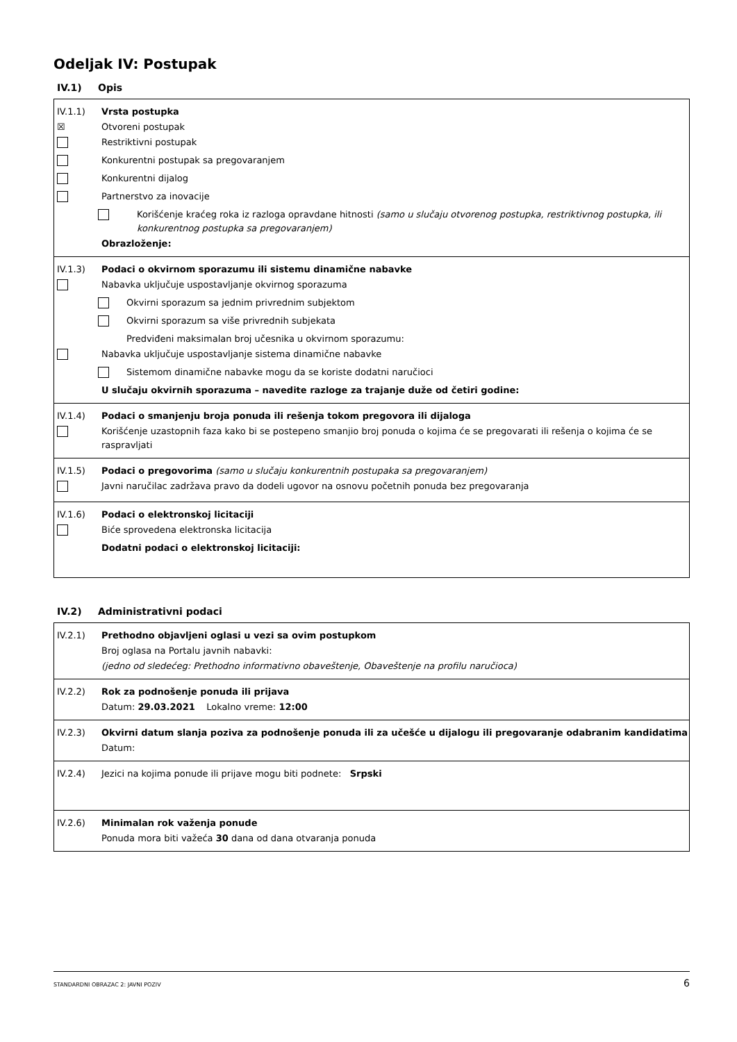Odeljak IV: Postupak
IV.1) Opis
IV.1.1) Vrsta postupka
☒
Otvoreni postupak
Restriktivni postupak
Konkurentni postupak sa pregovaranjem
Konkurentni dijalog
Partnerstvo za inovacije
Korišćenje kraćeg roka iz razloga opravdane hitnosti (samo u slučaju otvorenog postupka, restriktivnog postupka, ili konkurentnog postupka sa pregovaranjem)
Obrazloženje:
IV.1.3) Podaci o okvirnom sporazumu ili sistemu dinamične nabavke
Nabavka uključuje uspostavljanje okvirnog sporazuma
Okvirni sporazum sa jednim privrednim subjektom
Okvirni sporazum sa više privrednih subjekata
Predviđeni maksimalan broj učesnika u okvirnom sporazumu:
Nabavka uključuje uspostavljanje sistema dinamične nabavke
Sistemom dinamične nabavke mogu da se koriste dodatni naručioci
U slučaju okvirnih sporazuma – navedite razloge za trajanje duže od četiri godine:
IV.1.4) Podaci o smanjenju broja ponuda ili rešenja tokom pregovora ili dijaloga
Korišćenje uzastopnih faza kako bi se postepeno smanjio broj ponuda o kojima će se pregovarati ili rešenja o kojima će se raspravljati
IV.1.5) Podaci o pregovorima (samo u slučaju konkurentnih postupaka sa pregovaranjem)
Javni naručilac zadržava pravo da dodeli ugovor na osnovu početnih ponuda bez pregovaranja
IV.1.6) Podaci o elektronskoj licitaciji
Biće sprovedena elektronska licitacija
Dodatni podaci o elektronskoj licitaciji:
IV.2) Administrativni podaci
IV.2.1) Prethodno objavljeni oglasi u vezi sa ovim postupkom
Broj oglasa na Portalu javnih nabavki:
(jedno od sledećeg: Prethodno informativno obaveštenje, Obaveštenje na profilu naručioca)
IV.2.2) Rok za podnošenje ponuda ili prijava
Datum: 29.03.2021 Lokalno vreme: 12:00
IV.2.3) Okvirni datum slanja poziva za podnošenje ponuda ili za učešće u dijalogu ili pregovaranje odabranim kandidatima
Datum:
IV.2.4)
Jezici na kojima ponude ili prijave mogu biti podnete: Srpski
IV.2.6) Minimalan rok važenja ponude
Ponuda mora biti važeća 30 dana od dana otvaranja ponuda
STANDARDNI OBRAZAC 2: JAVNI POZIV 6